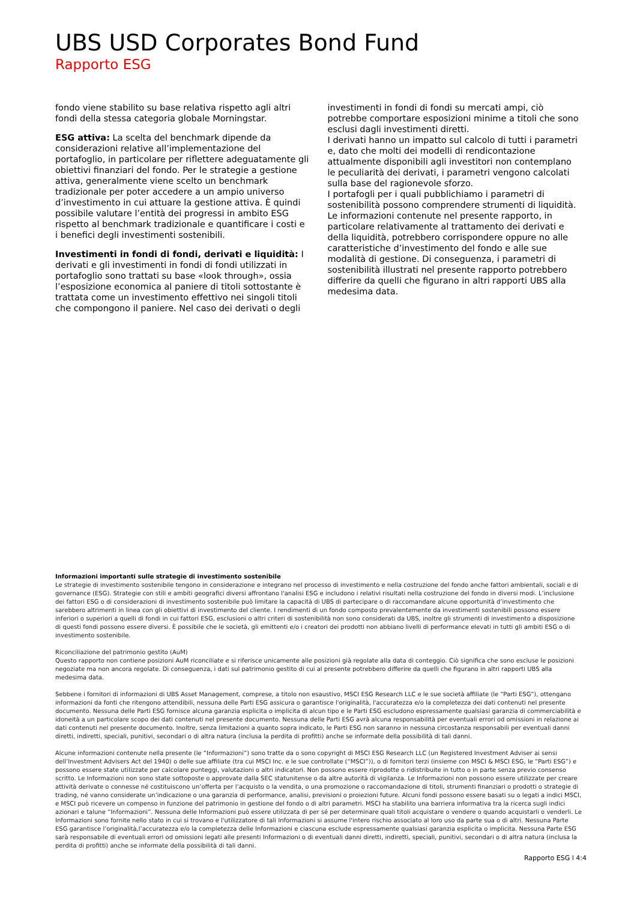UBS USD Corporates Bond Fund
Rapporto ESG
fondo viene stabilito su base relativa rispetto agli altri fondi della stessa categoria globale Morningstar.
ESG attiva: La scelta del benchmark dipende da considerazioni relative all’implementazione del portafoglio, in particolare per riflettere adeguatamente gli obiettivi finanziari del fondo. Per le strategie a gestione attiva, generalmente viene scelto un benchmark tradizionale per poter accedere a un ampio universo d’investimento in cui attuare la gestione attiva. È quindi possibile valutare l’entità dei progressi in ambito ESG rispetto al benchmark tradizionale e quantificare i costi e i benefici degli investimenti sostenibili.
Investimenti in fondi di fondi, derivati e liquidità: I derivati e gli investimenti in fondi di fondi utilizzati in portafoglio sono trattati su base «look through», ossia l’esposizione economica al paniere di titoli sottostante è trattata come un investimento effettivo nei singoli titoli che compongono il paniere. Nel caso dei derivati o degli
investimenti in fondi di fondi su mercati ampi, ciò potrebbe comportare esposizioni minime a titoli che sono esclusi dagli investimenti diretti.
I derivati hanno un impatto sul calcolo di tutti i parametri e, dato che molti dei modelli di rendicontazione attualmente disponibili agli investitori non contemplano le peculiarità dei derivati, i parametri vengono calcolati sulla base del ragionevole sforzo.
I portafogli per i quali pubblichiamo i parametri di sostenibilità possono comprendere strumenti di liquidità.
Le informazioni contenute nel presente rapporto, in particolare relativamente al trattamento dei derivati e della liquidità, potrebbero corrispondere oppure no alle caratteristiche d’investimento del fondo e alle sue modalità di gestione. Di conseguenza, i parametri di sostenibilità illustrati nel presente rapporto potrebbero differire da quelli che figurano in altri rapporti UBS alla medesima data.
Informazioni importanti sulle strategie di investimento sostenibile
Le strategie di investimento sostenibile tengono in considerazione e integrano nel processo di investimento e nella costruzione del fondo anche fattori ambientali, sociali e di governance (ESG). Strategie con stili e ambiti geografici diversi affrontano l'analisi ESG e includono i relativi risultati nella costruzione del fondo in diversi modi. L’inclusione dei fattori ESG o di considerazioni di investimento sostenibile può limitare la capacità di UBS di partecipare o di raccomandare alcune opportunità d’investimento che sarebbero altrimenti in linea con gli obiettivi di investimento del cliente. I rendimenti di un fondo composto prevalentemente da investimenti sostenibili possono essere inferiori o superiori a quelli di fondi in cui fattori ESG, esclusioni o altri criteri di sostenibilità non sono considerati da UBS, inoltre gli strumenti di investimento a disposizione di questi fondi possono essere diversi. È possibile che le società, gli emittenti e/o i creatori dei prodotti non abbiano livelli di performance elevati in tutti gli ambiti ESG o di investimento sostenibile.
Riconciliazione del patrimonio gestito (AuM)
Questo rapporto non contiene posizioni AuM riconciliate e si riferisce unicamente alle posizioni già regolate alla data di conteggio. Ciò significa che sono escluse le posizioni negoziate ma non ancora regolate. Di conseguenza, i dati sul patrimonio gestito di cui al presente potrebbero differire da quelli che figurano in altri rapporti UBS alla medesima data.
Sebbene i fornitori di informazioni di UBS Asset Management, comprese, a titolo non esaustivo, MSCI ESG Research LLC e le sue società affiliate (le “Parti ESG”), ottengano informazioni da fonti che ritengono attendibili, nessuna delle Parti ESG assicura o garantisce l'originalità, l'accuratezza e/o la completezza dei dati contenuti nel presente documento. Nessuna delle Parti ESG fornisce alcuna garanzia esplicita o implicita di alcun tipo e le Parti ESG escludono espressamente qualsiasi garanzia di commerciabilità e idoneità a un particolare scopo dei dati contenuti nel presente documento. Nessuna delle Parti ESG avrà alcuna responsabilità per eventuali errori od omissioni in relazione ai dati contenuti nel presente documento. Inoltre, senza limitazioni a quanto sopra indicato, le Parti ESG non saranno in nessuna circostanza responsabili per eventuali danni diretti, indiretti, speciali, punitivi, secondari o di altra natura (inclusa la perdita di profitti) anche se informate della possibilità di tali danni.
Alcune informazioni contenute nella presente (le “Informazioni”) sono tratte da o sono copyright di MSCI ESG Research LLC (un Registered Investment Adviser ai sensi dell’Investment Advisers Act del 1940) o delle sue affiliate (tra cui MSCI Inc. e le sue controllate (“MSCI”)), o di fornitori terzi (insieme con MSCI & MSCI ESG, le “Parti ESG”) e possono essere state utilizzate per calcolare punteggi, valutazioni o altri indicatori. Non possono essere riprodotte o ridistribuite in tutto o in parte senza previo consenso scritto. Le Informazioni non sono state sottoposte o approvate dalla SEC statunitense o da altre autorità di vigilanza. Le Informazioni non possono essere utilizzate per creare attività derivate o connesse né costituiscono un’offerta per l’acquisto o la vendita, o una promozione o raccomandazione di titoli, strumenti finanziari o prodotti o strategie di trading, né vanno considerate un’indicazione o una garanzia di performance, analisi, previsioni o proiezioni future. Alcuni fondi possono essere basati su o legati a indici MSCI, e MSCI può ricevere un compenso in funzione del patrimonio in gestione del fondo o di altri parametri. MSCI ha stabilito una barriera informativa tra la ricerca sugli indici azionari e talune “Informazioni”. Nessuna delle Informazioni può essere utilizzata di per sé per determinare quali titoli acquistare o vendere o quando acquistarli o venderli. Le Informazioni sono fornite nello stato in cui si trovano e l'utilizzatore di tali Informazioni si assume l'intero rischio associato al loro uso da parte sua o di altri. Nessuna Parte ESG garantisce l’originalità,l’accuratezza e/o la completezza delle Informazioni e ciascuna esclude espressamente qualsiasi garanzia esplicita o implicita. Nessuna Parte ESG sarà responsabile di eventuali errori od omissioni legati alle presenti Informazioni o di eventuali danni diretti, indiretti, speciali, punitivi, secondari o di altra natura (inclusa la perdita di profitti) anche se informate della possibilità di tali danni.
Rapporto ESG l 4:4